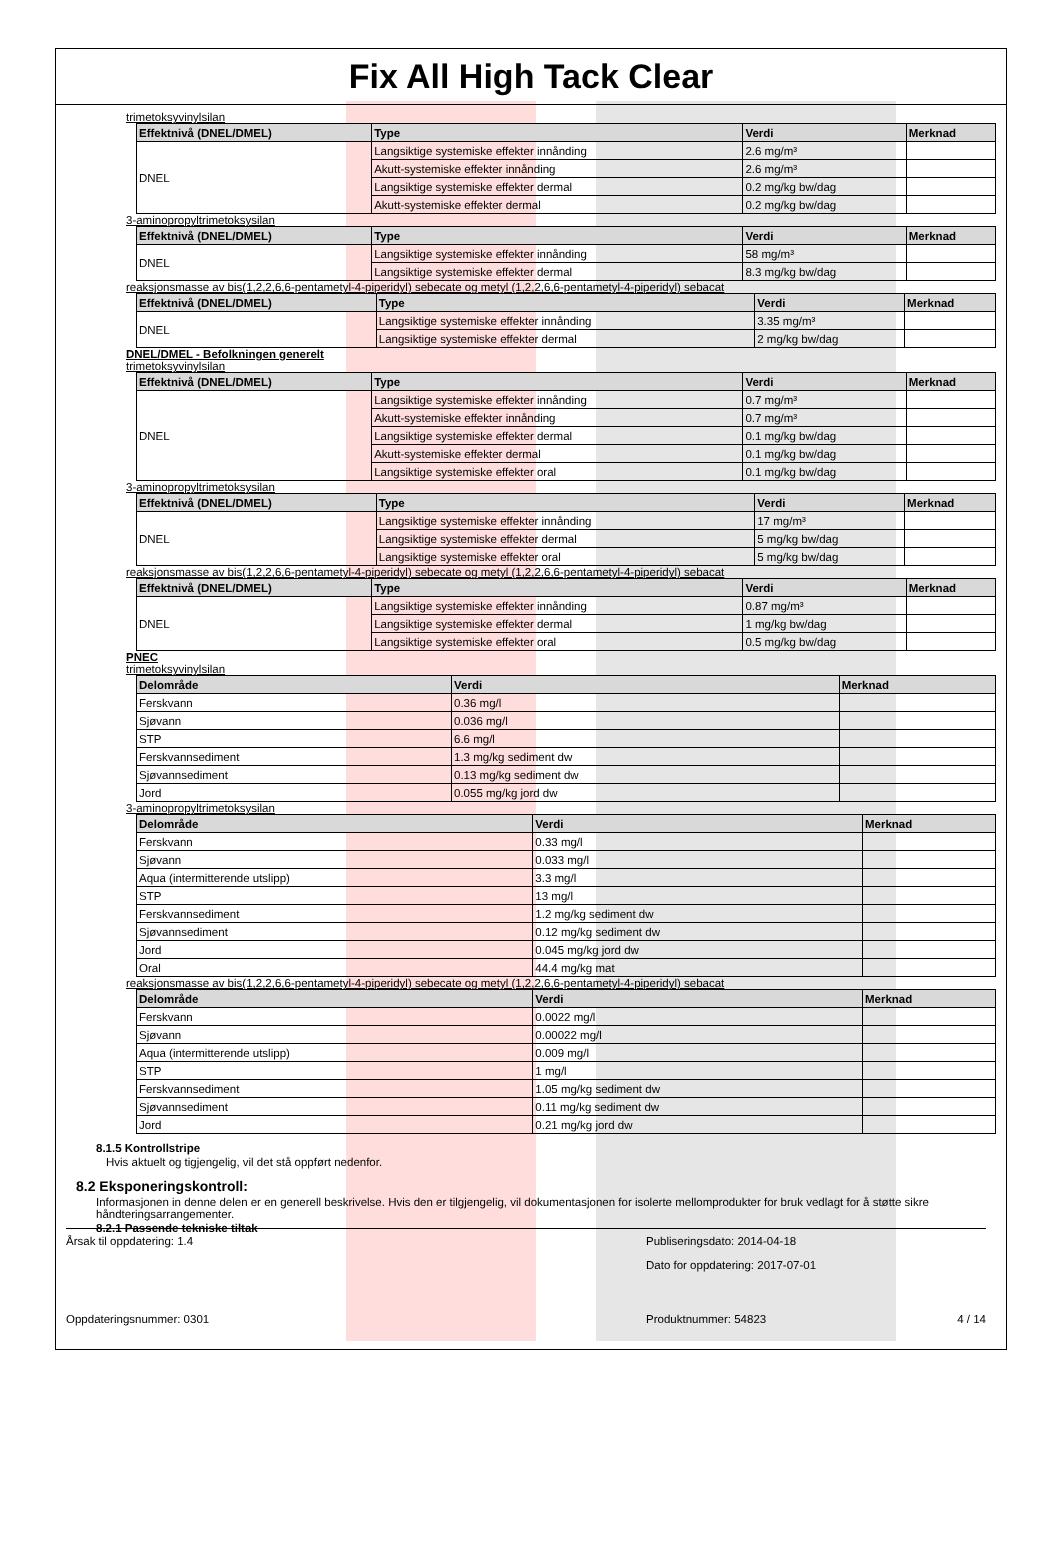Fix All High Tack Clear
trimetoksyvinylsilan
| Effektnivå (DNEL/DMEL) | Type | Verdi | Merknad |
| --- | --- | --- | --- |
| DNEL | Langsiktige systemiske effekter innånding | 2.6 mg/m³ | |
| | Akutt-systemiske effekter innånding | 2.6 mg/m³ | |
| | Langsiktige systemiske effekter dermal | 0.2 mg/kg bw/dag | |
| | Akutt-systemiske effekter dermal | 0.2 mg/kg bw/dag | |
3-aminopropyltrimetoksysilan
| Effektnivå (DNEL/DMEL) | Type | Verdi | Merknad |
| --- | --- | --- | --- |
| DNEL | Langsiktige systemiske effekter innånding | 58 mg/m³ | |
| | Langsiktige systemiske effekter dermal | 8.3 mg/kg bw/dag | |
reaksjonsmasse av bis(1,2,2,6,6-pentametyl-4-piperidyl) sebecate og metyl (1,2,2,6,6-pentametyl-4-piperidyl) sebacat
| Effektnivå (DNEL/DMEL) | Type | Verdi | Merknad |
| --- | --- | --- | --- |
| DNEL | Langsiktige systemiske effekter innånding | 3.35 mg/m³ | |
| | Langsiktige systemiske effekter dermal | 2 mg/kg bw/dag | |
DNEL/DMEL - Befolkningen generelt
trimetoksyvinylsilan
| Effektnivå (DNEL/DMEL) | Type | Verdi | Merknad |
| --- | --- | --- | --- |
| DNEL | Langsiktige systemiske effekter innånding | 0.7 mg/m³ | |
| | Akutt-systemiske effekter innånding | 0.7 mg/m³ | |
| | Langsiktige systemiske effekter dermal | 0.1 mg/kg bw/dag | |
| | Akutt-systemiske effekter dermal | 0.1 mg/kg bw/dag | |
| | Langsiktige systemiske effekter oral | 0.1 mg/kg bw/dag | |
3-aminopropyltrimetoksysilan
| Effektnivå (DNEL/DMEL) | Type | Verdi | Merknad |
| --- | --- | --- | --- |
| DNEL | Langsiktige systemiske effekter innånding | 17 mg/m³ | |
| | Langsiktige systemiske effekter dermal | 5 mg/kg bw/dag | |
| | Langsiktige systemiske effekter oral | 5 mg/kg bw/dag | |
reaksjonsmasse av bis(1,2,2,6,6-pentametyl-4-piperidyl) sebecate og metyl (1,2,2,6,6-pentametyl-4-piperidyl) sebacat
| Effektnivå (DNEL/DMEL) | Type | Verdi | Merknad |
| --- | --- | --- | --- |
| DNEL | Langsiktige systemiske effekter innånding | 0.87 mg/m³ | |
| | Langsiktige systemiske effekter dermal | 1 mg/kg bw/dag | |
| | Langsiktige systemiske effekter oral | 0.5 mg/kg bw/dag | |
PNEC
trimetoksyvinylsilan
| Delområde | Verdi | Merknad |
| --- | --- | --- |
| Ferskvann | 0.36 mg/l | |
| Sjøvann | 0.036 mg/l | |
| STP | 6.6 mg/l | |
| Ferskvannsediment | 1.3 mg/kg sediment dw | |
| Sjøvannsediment | 0.13 mg/kg sediment dw | |
| Jord | 0.055 mg/kg jord dw | |
3-aminopropyltrimetoksysilan
| Delområde | Verdi | Merknad |
| --- | --- | --- |
| Ferskvann | 0.33 mg/l | |
| Sjøvann | 0.033 mg/l | |
| Aqua (intermitterende utslipp) | 3.3 mg/l | |
| STP | 13 mg/l | |
| Ferskvannsediment | 1.2 mg/kg sediment dw | |
| Sjøvannsediment | 0.12 mg/kg sediment dw | |
| Jord | 0.045 mg/kg jord dw | |
| Oral | 44.4 mg/kg mat | |
reaksjonsmasse av bis(1,2,2,6,6-pentametyl-4-piperidyl) sebecate og metyl (1,2,2,6,6-pentametyl-4-piperidyl) sebacat
| Delområde | Verdi | Merknad |
| --- | --- | --- |
| Ferskvann | 0.0022 mg/l | |
| Sjøvann | 0.00022 mg/l | |
| Aqua (intermitterende utslipp) | 0.009 mg/l | |
| STP | 1 mg/l | |
| Ferskvannsediment | 1.05 mg/kg sediment dw | |
| Sjøvannsediment | 0.11 mg/kg sediment dw | |
| Jord | 0.21 mg/kg jord dw | |
8.1.5 Kontrollstripe
Hvis aktuelt og tigjengelig, vil det stå oppført nedenfor.
8.2 Eksponeringskontroll:
Informasjonen in denne delen er en generell beskrivelse. Hvis den er tilgjengelig, vil dokumentasjonen for isolerte mellomprodukter for bruk vedlagt for å støtte sikre håndteringsarrangementer.
8.2.1 Passende tekniske tiltak
Årsak til oppdatering: 1.4 Publiseringsdato: 2014-04-18
Dato for oppdatering: 2017-07-01
Oppdateringsnummer: 0301 Produktnummer: 54823 4 / 14